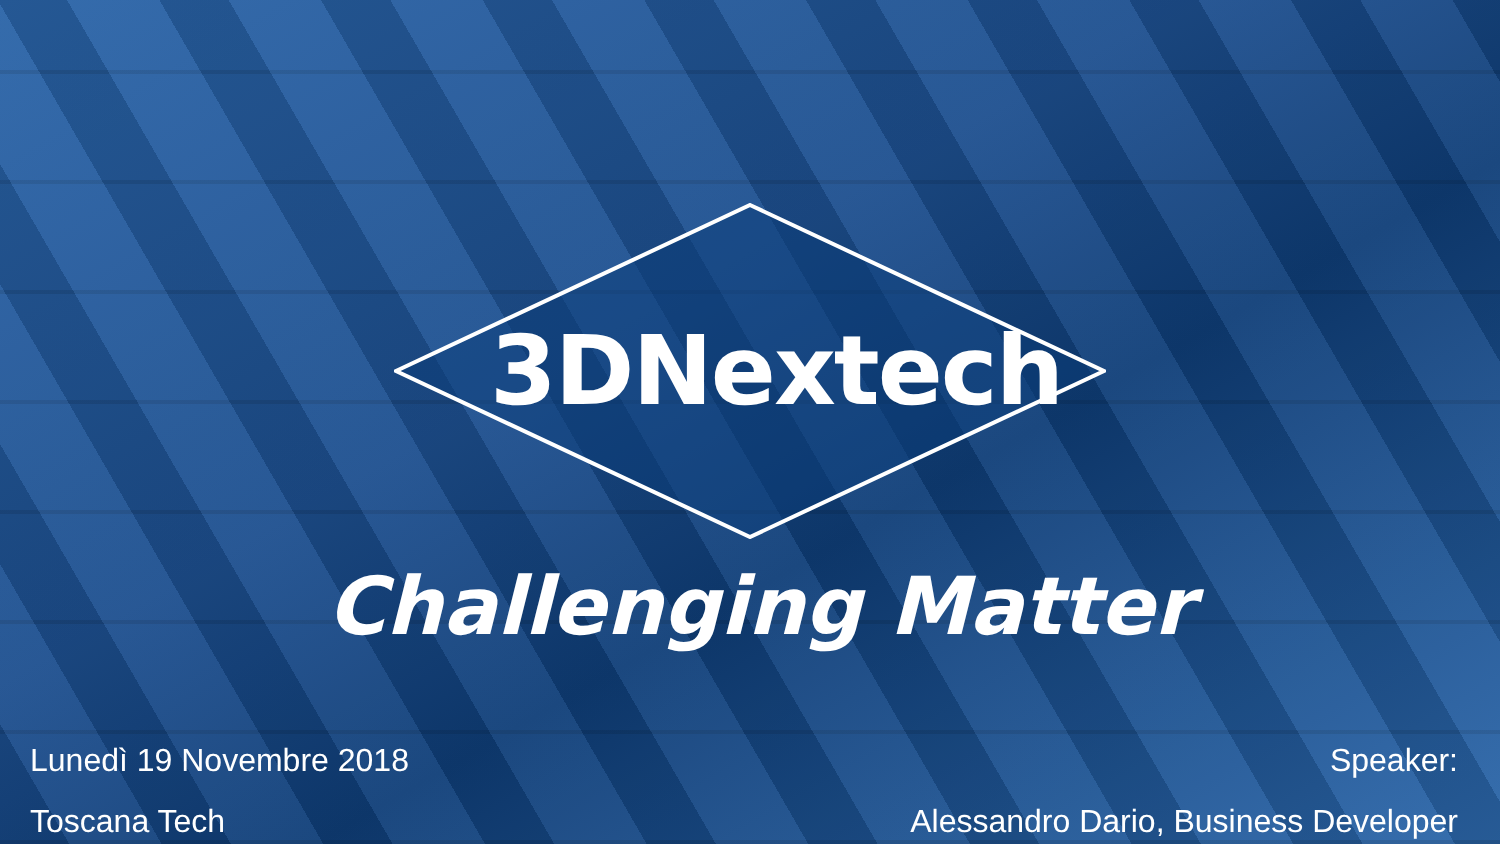3DNextech
Challenging Matter
Lunedì 19 Novembre 2018
Toscana Tech
Speaker:
Alessandro Dario, Business Developer